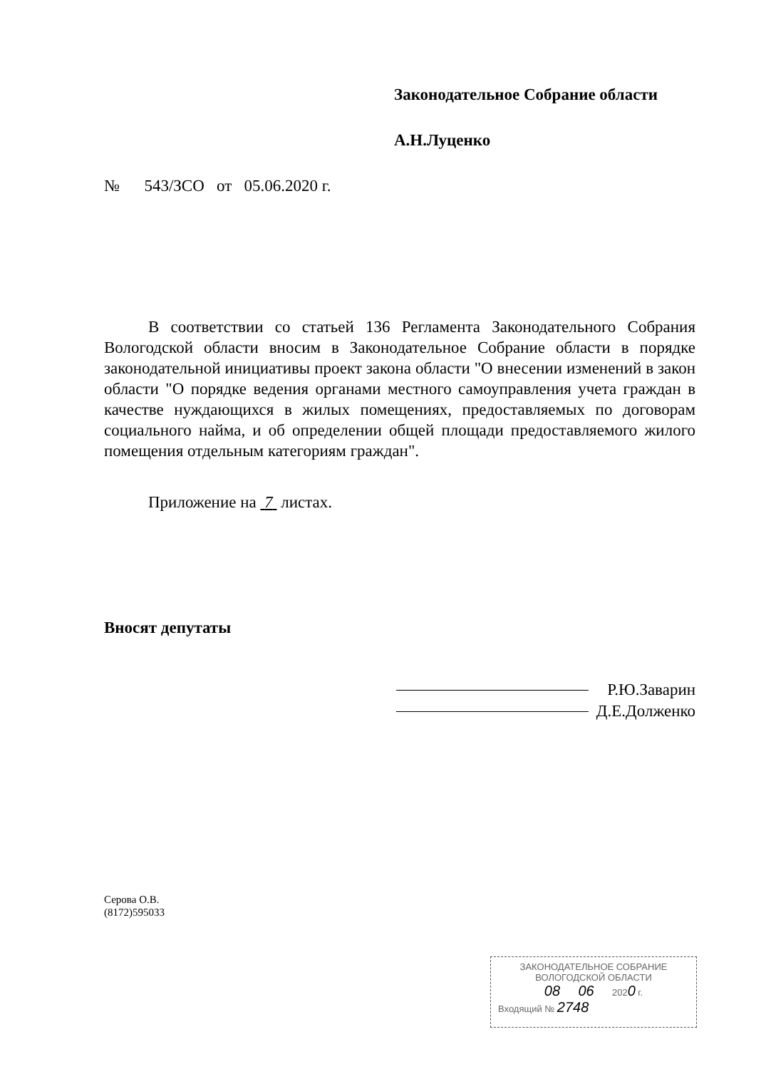Законодательное Собрание области
А.Н.Луценко
№ 543/ЗСО от 05.06.2020 г.
В соответствии со статьей 136 Регламента Законодательного Собрания Вологодской области вносим в Законодательное Собрание области в порядке законодательной инициативы проект закона области "О внесении изменений в закон области "О порядке ведения органами местного самоуправления учета граждан в качестве нуждающихся в жилых помещениях, предоставляемых по договорам социального найма, и об определении общей площади предоставляемого жилого помещения отдельным категориям граждан".
Приложение на 7 листах.
Вносят депутаты
Р.Ю.Заварин
Д.Е.Долженко
Серова О.В.
(8172)595033
ЗАКОНОДАТЕЛЬНОЕ СОБРАНИЕ
ВОЛОГОДСКОЙ ОБЛАСТИ
08 06 2020 г.
Входящий № 2748